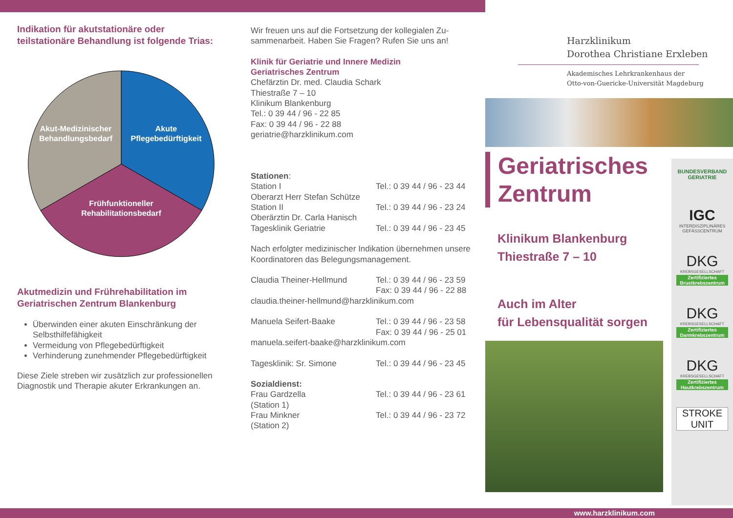Indikation für akutstationäre oder teilstationäre Behandlung ist folgende Trias:
Akut-Medizinischer
Behandlungsbedarf
Akute
Pflegebedürftigkeit
Frühfunktioneller
Rehabilitationsbedarf
Akutmedizin und Frührehabilitation im Geriatrischen Zentrum Blankenburg
Überwinden einer akuten Einschränkung der Selbsthilfefähigkeit
Vermeidung von Pflegebedürftigkeit
Verhinderung zunehmender Pflegebedürftigkeit
Diese Ziele streben wir zusätzlich zur professionellen Diagnostik und Therapie akuter Erkrankungen an.
Wir freuen uns auf die Fortsetzung der kollegialen Zu-sammenarbeit. Haben Sie Fragen? Rufen Sie uns an!
Klinik für Geriatrie und Innere Medizin
Geriatrisches Zentrum
Chefärztin Dr. med. Claudia Schark
Thiestraße 7 – 10
Klinikum Blankenburg
Tel.: 0 39 44 / 96 - 22 85
Fax: 0 39 44 / 96 - 22 88
geriatrie@harzklinikum.com
Stationen:
Station I Tel.: 0 39 44 / 96 - 23 44
Oberarzt Herr Stefan Schütze
Station II Tel.: 0 39 44 / 96 - 23 24
Oberärztin Dr. Carla Hanisch
Tagesklinik Geriatrie Tel.: 0 39 44 / 96 - 23 45
Nach erfolgter medizinischer Indikation übernehmen unsere Koordinatoren das Belegungsmanagement.
Claudia Theiner-Hellmund Tel.: 0 39 44 / 96 - 23 59
Fax: 0 39 44 / 96 - 22 88
claudia.theiner-hellmund@harzklinikum.com
Manuela Seifert-Baake Tel.: 0 39 44 / 96 - 23 58
Fax: 0 39 44 / 96 - 25 01
manuela.seifert-baake@harzklinikum.com
Tagesklinik: Sr. Simone Tel.: 0 39 44 / 96 - 23 45
Sozialdienst:
Frau Gardzella
(Station 1) Tel.: 0 39 44 / 96 - 23 61
Frau Minkner
(Station 2) Tel.: 0 39 44 / 96 - 23 72
Harzklinikum
Dorothea Christiane Erxleben
Akademisches Lehrkrankenhaus der
Otto-von-Guericke-Universität Magdeburg
Geriatrisches
Zentrum
Klinikum Blankenburg
Thiestraße 7 – 10
Auch im Alter
für Lebensqualität sorgen
BUNDESVERBAND
GERIATRIE
IGC
INTERDISZIPLINÄRES GEFÄSSCENTRUM
DKG
KREBSGESELLSCHAFT
Zertifiziertes Brustkrebszentrum
DKG
KREBSGESELLSCHAFT
Zertifiziertes Darmkrebszentrum
DKG
KREBSGESELLSCHAFT
Zertifiziertes Hautkrebszentrum
STROKE
UNIT
www.harzklinikum.com